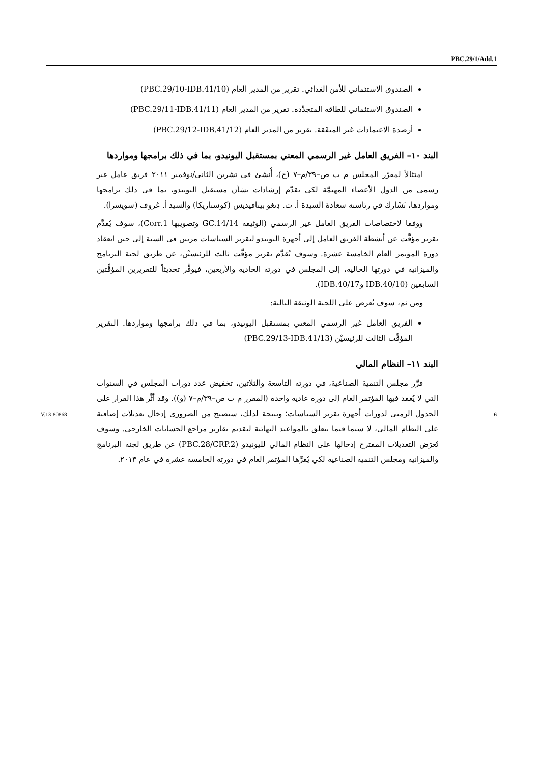PBC.29/1/Add.1
الصندوق الاستئماني للأمن الغذائي. تقرير من المدير العام (PBC.29/10-IDB.41/10)
الصندوق الاستئماني للطاقة المتجدِّدة. تقرير من المدير العام (PBC.29/11-IDB.41/11)
أرصدة الاعتمادات غير المنفَقة. تقرير من المدير العام (PBC.29/12-IDB.41/12)
البند ١٠– الفريق العامل غير الرسمي المعني بمستقبل اليونيدو، بما في ذلك برامجها ومواردها
امتثالاً لمقرّر المجلس م ت ص–٣٩/م–٧ (ح)، أُنشئ في تشرين الثاني/نوفمبر ٢٠١١ فريق عامل غير رسمي من الدول الأعضاء المهتمَّة لكي يقدّم إرشادات بشأن مستقبل اليونيدو، بما في ذلك برامجها ومواردها، تَشَارك في رئاسته سعادة السيدة أ. ت. دِنغو بينافيديس (كوستاريكا) والسيد أ. غروف (سويسرا).
ووفقا لاختصاصات الفريق العامل غير الرسمي (الوثيقة GC.14/14 وتصويبها Corr.1)، سوف يُقدَّم تقرير مؤقَّت عن أنشطة الفريق العامل إلى أجهزة اليونيدو لتقرير السياسات مرتين في السنة إلى حين انعقاد دورة المؤتمر العام الخامسة عشرة. وسوف يُقدَّم تقرير مؤقَّت ثالث للرئيسيْن، عن طريق لجنة البرنامج والميزانية في دورتها الحالية، إلى المجلس في دورته الحادية والأربعين، فيوفِّر تحديثاً للتقريرين المؤقَّتين السابقين (IDB.40/10 وIDB.40/17).
ومن ثم، سوف تُعرض على اللجنة الوثيقة التالية:
الفريق العامل غير الرسمي المعني بمستقبل اليونيدو، بما في ذلك برامجها ومواردها. التقرير المؤقَّت الثالث للرئيسيْن (PBC.29/13-IDB.41/13)
البند ١١– النظام المالي
قرَّر مجلس التنمية الصناعية، في دورته التاسعة والثلاثين، تخفيض عدد دورات المجلس في السنوات التي لا يُعقد فيها المؤتمر العام إلى دورة عادية واحدة (المقرر م ت ص–٣٩/م–٧ (و)). وقد أثَّر هذا القرار على الجدول الزمني لدورات أجهزة تقرير السياسات؛ ونتيجة لذلك، سيصبح من الضروري إدخال تعديلات إضافية على النظام المالي، لا سيما فيما يتعلق بالمواعيد النهائية لتقديم تقارير مراجع الحسابات الخارجي. وسوف تُعرَض التعديلات المقترح إدخالها على النظام المالي لليونيدو (PBC.28/CRP.2) عن طريق لجنة البرنامج والميزانية ومجلس التنمية الصناعية لكي يُقرِّها المؤتمر العام في دورته الخامسة عشرة في عام ٢٠١٣.
V.13-80868 6